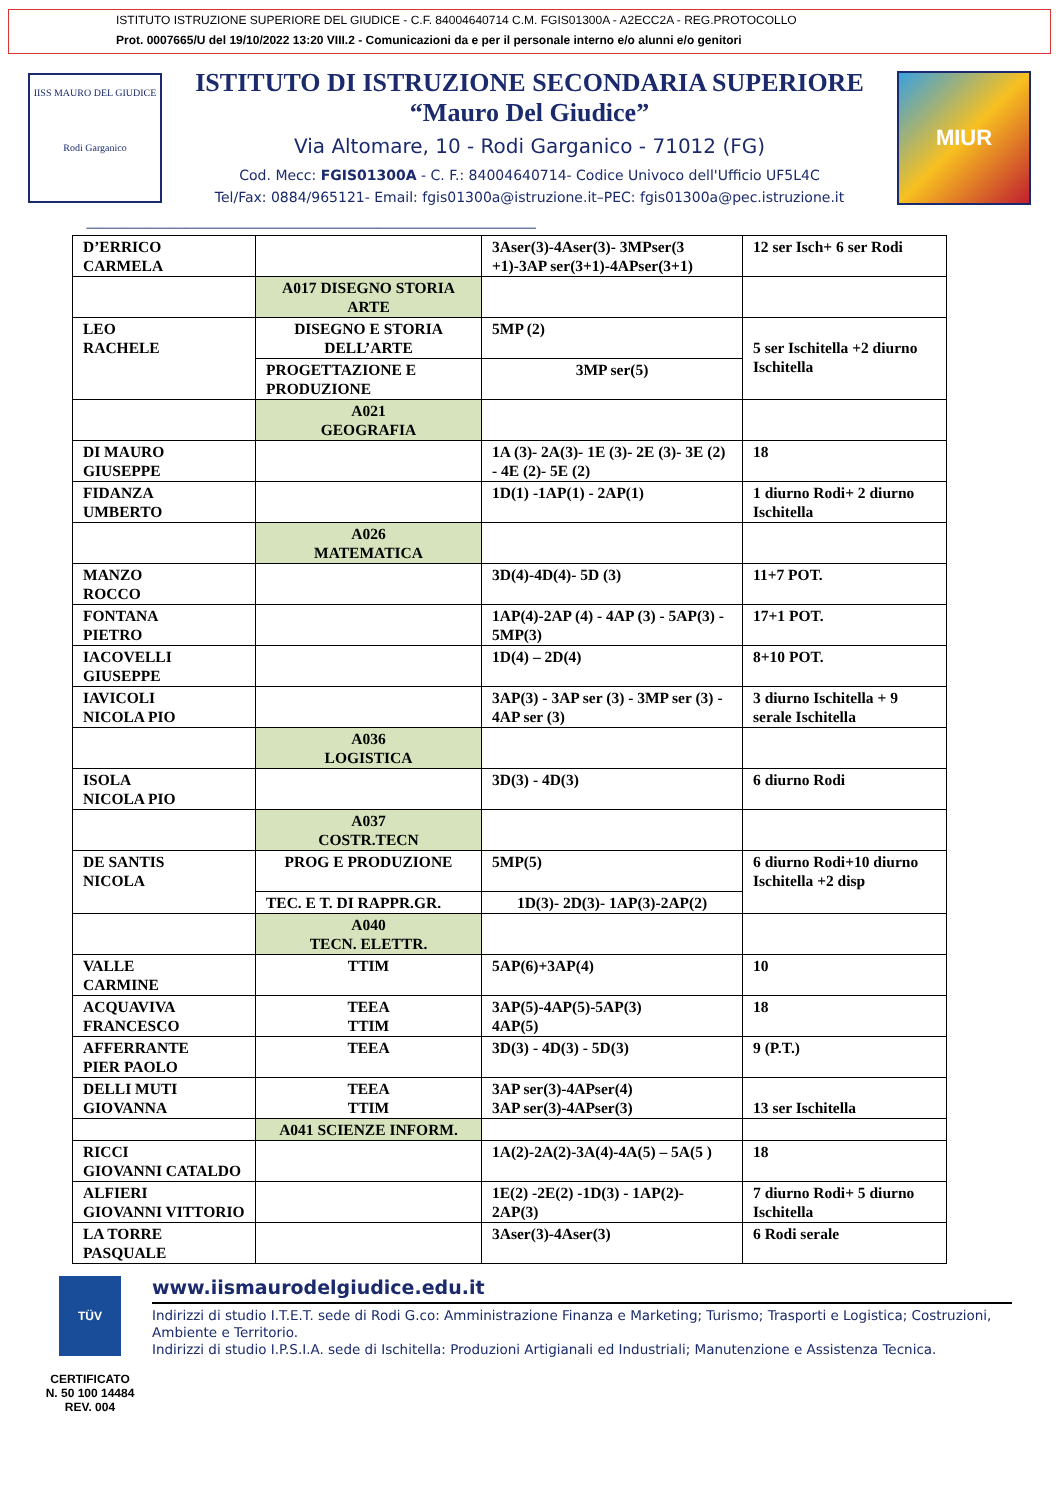ISTITUTO ISTRUZIONE SUPERIORE DEL GIUDICE - C.F. 84004640714 C.M. FGIS01300A - A2ECC2A - REG.PROTOCOLLO
Prot. 0007665/U del 19/10/2022 13:20 VIII.2 - Comunicazioni da e per il personale interno e/o alunni e/o genitori
IISS MAURO DEL GIUDICE
Rodi Garganico
ISTITUTO DI ISTRUZIONE SECONDARIA SUPERIORE
“Mauro Del Giudice”
Via Altomare, 10 - Rodi Garganico - 71012 (FG)
Cod. Mecc: FGIS01300A - C. F.: 84004640714- Codice Univoco dell'Ufficio UF5L4C
Tel/Fax: 0884/965121- Email: fgis01300a@istruzione.it–PEC: fgis01300a@pec.istruzione.it
MIUR
------------------------------------------------------------------------------------------------------------------------------------------------------
| D’ERRICO CARMELA | | 3Aser(3)-4Aser(3)- 3MPser(3 +1)-3AP ser(3+1)-4APser(3+1) | 12 ser Isch+ 6 ser Rodi |
| | A017 DISEGNO STORIA ARTE | | |
| LEO RACHELE | DISEGNO E STORIA DELL’ARTE | 5MP (2) | 5 ser Ischitella +2 diurno Ischitella |
| | PROGETTAZIONE E PRODUZIONE | 3MP ser(5) | |
| | A021 GEOGRAFIA | | |
| DI MAURO GIUSEPPE | | 1A (3)- 2A(3)- 1E (3)- 2E (3)- 3E (2) - 4E (2)- 5E (2) | 18 |
| FIDANZA UMBERTO | | 1D(1) -1AP(1) - 2AP(1) | 1 diurno Rodi+ 2 diurno Ischitella |
| | A026 MATEMATICA | | |
| MANZO ROCCO | | 3D(4)-4D(4)- 5D (3) | 11+7 POT. |
| FONTANA PIETRO | | 1AP(4)-2AP (4) - 4AP (3) - 5AP(3) - 5MP(3) | 17+1 POT. |
| IACOVELLI GIUSEPPE | | 1D(4) – 2D(4) | 8+10 POT. |
| IAVICOLI NICOLA PIO | | 3AP(3) - 3AP ser (3) - 3MP ser (3) - 4AP ser (3) | 3 diurno Ischitella + 9 serale Ischitella |
| | A036 LOGISTICA | | |
| ISOLA NICOLA PIO | | 3D(3) - 4D(3) | 6 diurno Rodi |
| | A037 COSTR.TECN | | |
| DE SANTIS NICOLA | PROG E PRODUZIONE | 5MP(5) | 6 diurno Rodi+10 diurno Ischitella +2 disp |
| | TEC. E T. DI RAPPR.GR. | 1D(3)- 2D(3)- 1AP(3)-2AP(2) | |
| | A040 TECN. ELETTR. | | |
| VALLE CARMINE | TTIM | 5AP(6)+3AP(4) | 10 |
| ACQUAVIVA FRANCESCO | TEEA TTIM | 3AP(5)-4AP(5)-5AP(3) 4AP(5) | 18 |
| AFFERRANTE PIER PAOLO | TEEA | 3D(3) - 4D(3) - 5D(3) | 9 (P.T.) |
| DELLI MUTI GIOVANNA | TEEA TTIM | 3AP ser(3)-4APser(4) 3AP ser(3)-4APser(3) | 13 ser Ischitella |
| | A041 SCIENZE INFORM. | | |
| RICCI GIOVANNI CATALDO | | 1A(2)-2A(2)-3A(4)-4A(5) – 5A(5 ) | 18 |
| ALFIERI GIOVANNI VITTORIO | | 1E(2) -2E(2) -1D(3) - 1AP(2)- 2AP(3) | 7 diurno Rodi+ 5 diurno Ischitella |
| LA TORRE PASQUALE | | 3Aser(3)-4Aser(3) | 6 Rodi serale |
TÜV
CERTIFICATO
N. 50 100 14484
REV. 004
www.iismaurodelgiudice.edu.it
Indirizzi di studio I.T.E.T. sede di Rodi G.co: Amministrazione Finanza e Marketing; Turismo; Trasporti e Logistica; Costruzioni, Ambiente e Territorio.
Indirizzi di studio I.P.S.I.A. sede di Ischitella: Produzioni Artigianali ed Industriali; Manutenzione e Assistenza Tecnica.